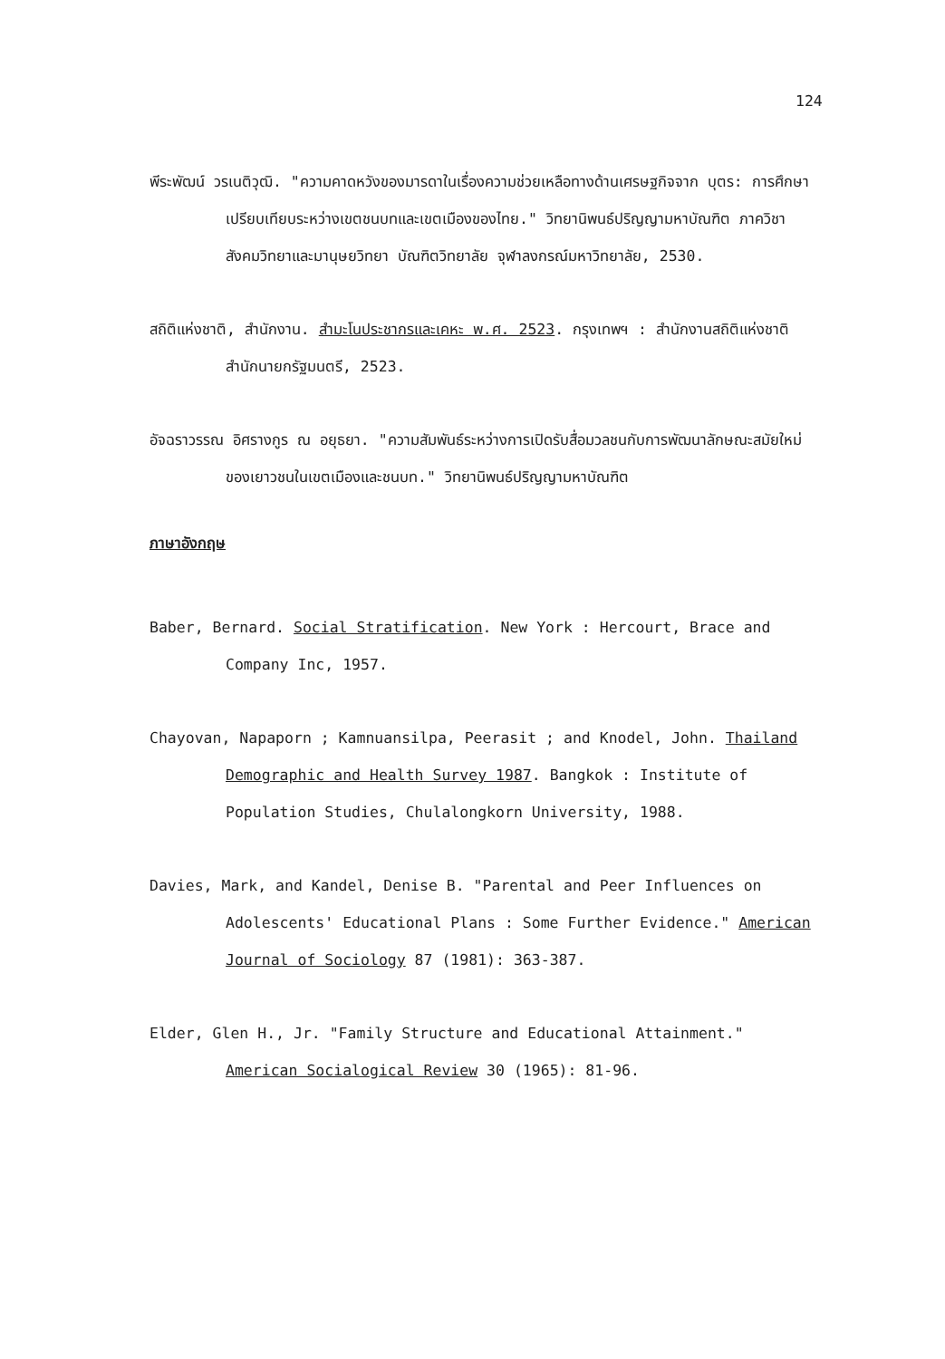124
พีระพัฒน์ วรเนติวุฒิ. "ความคาดหวังของมารดาในเรื่องความช่วยเหลือทางด้านเศรษฐกิจจาก บุตร: การศึกษาเปรียบเทียบระหว่างเขตชนบทและเขตเมืองของไทย." วิทยานิพนธ์ปริญญามหาบัณฑิต ภาควิชาสังคมวิทยาและมานุษยวิทยา บัณฑิตวิทยาลัย จุฬาลงกรณ์มหาวิทยาลัย, 2530.
สถิติแห่งชาติ, สำนักงาน. สำมะโนประชากรและเคหะ พ.ศ. 2523. กรุงเทพฯ : สำนักงานสถิติแห่งชาติ สำนักนายกรัฐมนตรี, 2523.
อัจฉราวรรณ อิศรางกูร ณ อยุธยา. "ความสัมพันธ์ระหว่างการเปิดรับสื่อมวลชนกับการพัฒนาลักษณะสมัยใหม่ของเยาวชนในเขตเมืองและชนบท." วิทยานิพนธ์ปริญญามหาบัณฑิต
ภาษาอังกฤษ
Baber, Bernard. Social Stratification. New York : Hercourt, Brace and Company Inc, 1957.
Chayovan, Napaporn ; Kamnuansilpa, Peerasit ; and Knodel, John. Thailand Demographic and Health Survey 1987. Bangkok : Institute of Population Studies, Chulalongkorn University, 1988.
Davies, Mark, and Kandel, Denise B. "Parental and Peer Influences on Adolescents' Educational Plans : Some Further Evidence." American Journal of Sociology 87 (1981): 363-387.
Elder, Glen H., Jr. "Family Structure and Educational Attainment." American Socialogical Review 30 (1965): 81-96.